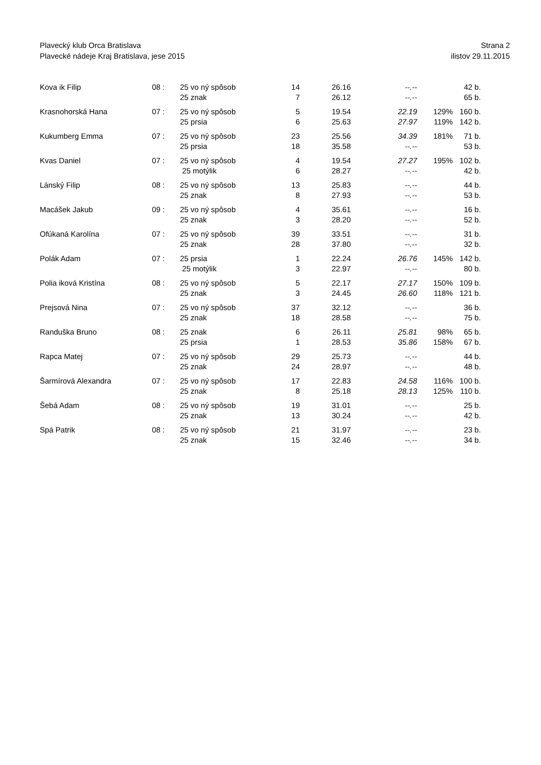Plavecký klub Orca Bratislava Strana 2
Plavecké nádeje Kraj Bratislava, jese 2015 ilistov 29.11.2015
| Kova ik Filip | 08 : | 25 vo ný spôsob | 14 | 26.16 | --.-- | | 42 b. |
| | | 25 znak | 7 | 26.12 | --.-- | | 65 b. |
| Krasnohorská Hana | 07 : | 25 vo ný spôsob | 5 | 19.54 | 22.19 | 129% | 160 b. |
| | | 25 prsia | 6 | 25.63 | 27.97 | 119% | 142 b. |
| Kukumberg Emma | 07 : | 25 vo ný spôsob | 23 | 25.56 | 34.39 | 181% | 71 b. |
| | | 25 prsia | 18 | 35.58 | --.-- | | 53 b. |
| Kvas Daniel | 07 : | 25 vo ný spôsob | 4 | 19.54 | 27.27 | 195% | 102 b. |
| | | 25 motýlik | 6 | 28.27 | --.-- | | 42 b. |
| Lánský Filip | 08 : | 25 vo ný spôsob | 13 | 25.83 | --.-- | | 44 b. |
| | | 25 znak | 8 | 27.93 | --.-- | | 53 b. |
| Macášek Jakub | 09 : | 25 vo ný spôsob | 4 | 35.61 | --.-- | | 16 b. |
| | | 25 znak | 3 | 28.20 | --.-- | | 52 b. |
| Ofúkaná Karolína | 07 : | 25 vo ný spôsob | 39 | 33.51 | --.-- | | 31 b. |
| | | 25 znak | 28 | 37.80 | --.-- | | 32 b. |
| Polák Adam | 07 : | 25 prsia | 1 | 22.24 | 26.76 | 145% | 142 b. |
| | | 25 motýlik | 3 | 22.97 | --.-- | | 80 b. |
| Polia iková Kristína | 08 : | 25 vo ný spôsob | 5 | 22.17 | 27.17 | 150% | 109 b. |
| | | 25 znak | 3 | 24.45 | 26.60 | 118% | 121 b. |
| Prejsová Nina | 07 : | 25 vo ný spôsob | 37 | 32.12 | --.-- | | 36 b. |
| | | 25 znak | 18 | 28.58 | --.-- | | 75 b. |
| Randuška Bruno | 08 : | 25 znak | 6 | 26.11 | 25.81 | 98% | 65 b. |
| | | 25 prsia | 1 | 28.53 | 35.86 | 158% | 67 b. |
| Rapca Matej | 07 : | 25 vo ný spôsob | 29 | 25.73 | --.-- | | 44 b. |
| | | 25 znak | 24 | 28.97 | --.-- | | 48 b. |
| Šarmírová Alexandra | 07 : | 25 vo ný spôsob | 17 | 22.83 | 24.58 | 116% | 100 b. |
| | | 25 znak | 8 | 25.18 | 28.13 | 125% | 110 b. |
| Šebá Adam | 08 : | 25 vo ný spôsob | 19 | 31.01 | --.-- | | 25 b. |
| | | 25 znak | 13 | 30.24 | --.-- | | 42 b. |
| Spá Patrik | 08 : | 25 vo ný spôsob | 21 | 31.97 | --.-- | | 23 b. |
| | | 25 znak | 15 | 32.46 | --.-- | | 34 b. |